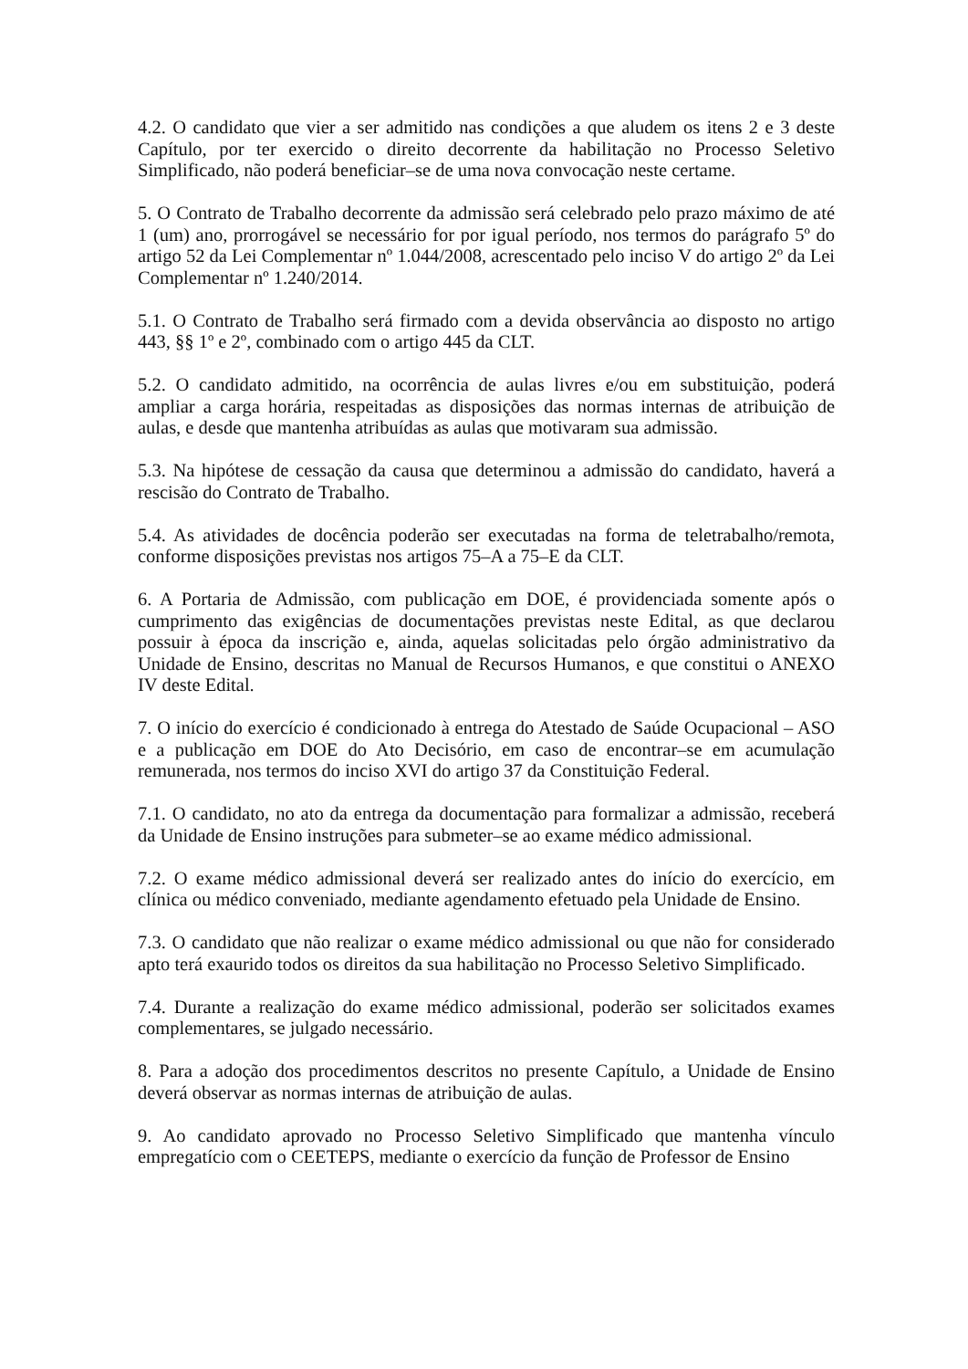4.2. O candidato que vier a ser admitido nas condições a que aludem os itens 2 e 3 deste Capítulo, por ter exercido o direito decorrente da habilitação no Processo Seletivo Simplificado, não poderá beneficiar–se de uma nova convocação neste certame.
5. O Contrato de Trabalho decorrente da admissão será celebrado pelo prazo máximo de até 1 (um) ano, prorrogável se necessário for por igual período, nos termos do parágrafo 5º do artigo 52 da Lei Complementar nº 1.044/2008, acrescentado pelo inciso V do artigo 2º da Lei Complementar nº 1.240/2014.
5.1. O Contrato de Trabalho será firmado com a devida observância ao disposto no artigo 443, §§ 1º e 2º, combinado com o artigo 445 da CLT.
5.2. O candidato admitido, na ocorrência de aulas livres e/ou em substituição, poderá ampliar a carga horária, respeitadas as disposições das normas internas de atribuição de aulas, e desde que mantenha atribuídas as aulas que motivaram sua admissão.
5.3. Na hipótese de cessação da causa que determinou a admissão do candidato, haverá a rescisão do Contrato de Trabalho.
5.4. As atividades de docência poderão ser executadas na forma de teletrabalho/remota, conforme disposições previstas nos artigos 75–A a 75–E da CLT.
6. A Portaria de Admissão, com publicação em DOE, é providenciada somente após o cumprimento das exigências de documentações previstas neste Edital, as que declarou possuir à época da inscrição e, ainda, aquelas solicitadas pelo órgão administrativo da Unidade de Ensino, descritas no Manual de Recursos Humanos, e que constitui o ANEXO IV deste Edital.
7. O início do exercício é condicionado à entrega do Atestado de Saúde Ocupacional – ASO e a publicação em DOE do Ato Decisório, em caso de encontrar–se em acumulação remunerada, nos termos do inciso XVI do artigo 37 da Constituição Federal.
7.1. O candidato, no ato da entrega da documentação para formalizar a admissão, receberá da Unidade de Ensino instruções para submeter–se ao exame médico admissional.
7.2. O exame médico admissional deverá ser realizado antes do início do exercício, em clínica ou médico conveniado, mediante agendamento efetuado pela Unidade de Ensino.
7.3. O candidato que não realizar o exame médico admissional ou que não for considerado apto terá exaurido todos os direitos da sua habilitação no Processo Seletivo Simplificado.
7.4. Durante a realização do exame médico admissional, poderão ser solicitados exames complementares, se julgado necessário.
8. Para a adoção dos procedimentos descritos no presente Capítulo, a Unidade de Ensino deverá observar as normas internas de atribuição de aulas.
9. Ao candidato aprovado no Processo Seletivo Simplificado que mantenha vínculo empregatício com o CEETEPS, mediante o exercício da função de Professor de Ensino